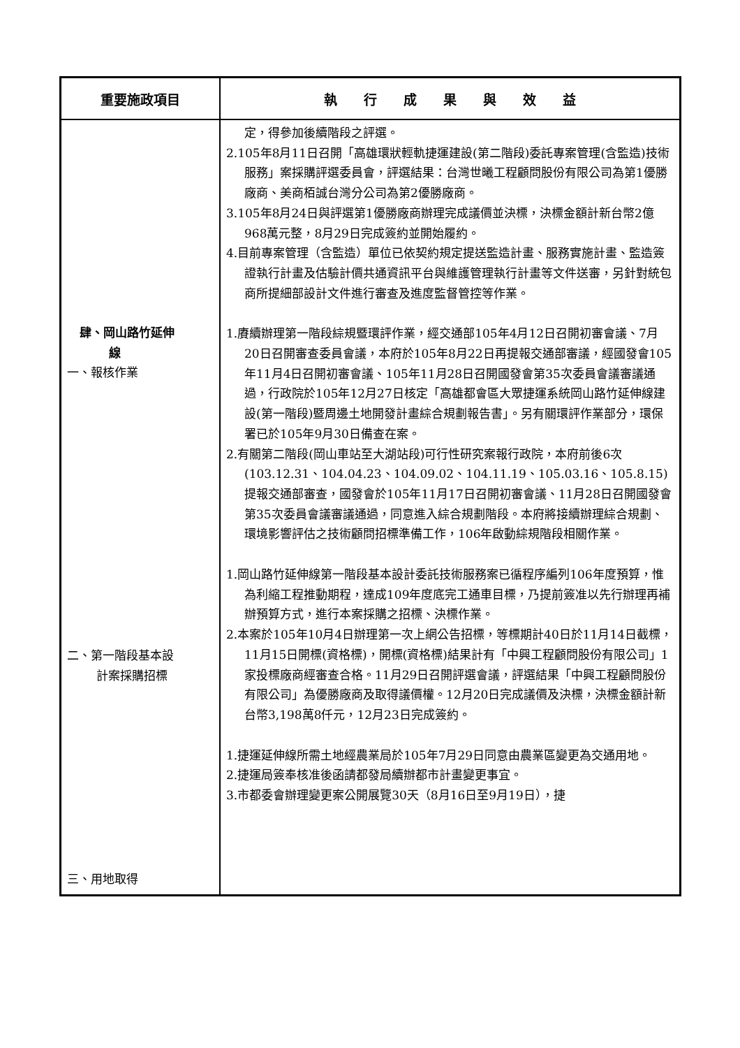| 重要施政項目 | 執 行 成 果 與 效 益 |
| --- | --- |
| 肆、岡山路竹延伸 線 一、報核作業 二、第一階段基本設 計案採購招標 三、用地取得 | 定，得參加後續階段之評選。 2.105年8月11日召開「高雄環狀輕軌捷運建設(第二階段)委託專案管理(含監造)技術服務」案採購評選委員會，評選結果：台灣世曦工程顧問股份有限公司為第1優勝廠商、美商栢誠台灣分公司為第2優勝廠商。 3.105年8月24日與評選第1優勝廠商辦理完成議價並決標，決標金額計新台幣2億968萬元整，8月29日完成簽約並開始履約。 4.目前專案管理（含監造）單位已依契約規定提送監造計畫、服務實施計畫、監造簽證執行計畫及估驗計價共通資訊平台與維護管理執行計畫等文件送審，另針對統包商所提細部設計文件進行審查及進度監督管控等作業。 1.賡續辦理第一階段綜規暨環評作業，經交通部105年4月12日召開初審會議、7月20日召開審查委員會議，本府於105年8月22日再提報交通部審議，經國發會105年11月4日召開初審會議、105年11月28日召開國發會第35次委員會議審議通過，行政院於105年12月27日核定「高雄都會區大眾捷運系統岡山路竹延伸線建設(第一階段)暨周邊土地開發計畫綜合規劃報告書」。另有關環評作業部分，環保署已於105年9月30日備查在案。 2.有關第二階段(岡山車站至大湖站段)可行性研究案報行政院，本府前後6次(103.12.31、104.04.23、104.09.02、104.11.19、105.03.16、105.8.15)提報交通部審查，國發會於105年11月17日召開初審會議、11月28日召開國發會第35次委員會議審議通過，同意進入綜合規劃階段。本府將接續辦理綜合規劃、環境影響評估之技術顧問招標準備工作，106年啟動綜規階段相關作業。 1.岡山路竹延伸線第一階段基本設計委託技術服務案已循程序編列106年度預算，惟為利縮工程推動期程，達成109年度底完工通車目標，乃提前簽准以先行辦理再補辦預算方式，進行本案採購之招標、決標作業。 2.本案於105年10月4日辦理第一次上網公告招標，等標期計40日於11月14日截標，11月15日開標(資格標)，開標(資格標)結果計有「中興工程顧問股份有限公司」1家投標廠商經審查合格。11月29日召開評選會議，評選結果「中興工程顧問股份有限公司」為優勝廠商及取得議價權。12月20日完成議價及決標，決標金額計新台幣3,198萬8仟元，12月23日完成簽約。 1.捷運延伸線所需土地經農業局於105年7月29日同意由農業區變更為交通用地。 2.捷運局簽奉核准後函請都發局續辦都市計畫變更事宜。 3.市都委會辦理變更案公開展覽30天（8月16日至9月19日），捷 |